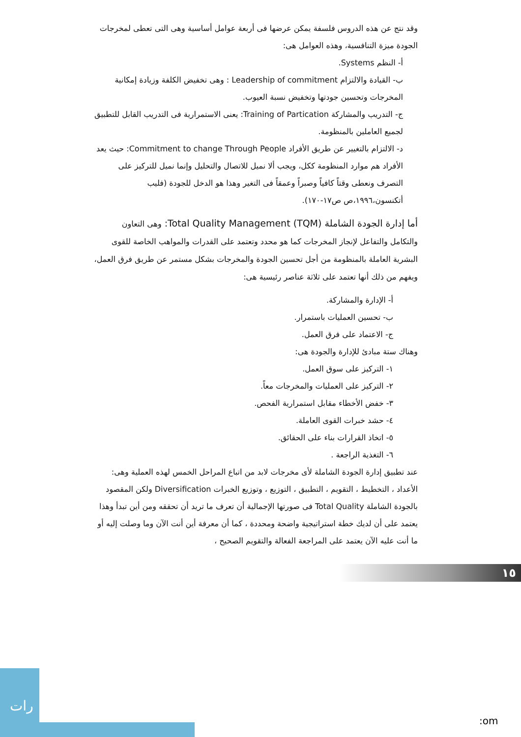وقد نتج عن هذه الدروس فلسفة يمكن عرضها فى أربعة عوامل أساسية وهى التى تعطى لمخرجات الجودة ميزة التنافسية، وهذه العوامل هى:
أ- النظم Systems.
ب- القيادة والالتزام Leadership of commitment : وهى تخفيض الكلفة وزيادة إمكانية المخرجات وتحسين جودتها وتخفيض نسبة العيوب.
ج- التدريب والمشاركة Training of Partication: يعنى الاستمرارية فى التدريب القابل للتطبيق لجميع العاملين بالمنظومة.
د- الالتزام بالتغيير عن طريق الأفراد Commitment to change Through People: حيث يعد الأفراد هم موارد المنظومة ككل، ويجب ألا نميل للاتصال والتحليل وإنما نميل للتركيز على التصرف ونعطى وقتاً كافياً وصبراً وعمقاً فى التغير وهذا هو الدخل للجودة (فليب أتكنسون،١٩٩٦،ص ص١٧-١٧٠).
أما إدارة الجودة الشاملة Total Quality Management (TQM): وهى التعاون والتكامل والتفاعل لإنجاز المخرجات كما هو محدد وتعتمد على القدرات والمواهب الخاصة للقوى البشرية العاملة بالمنظومة من أجل تحسين الجودة والمخرجات بشكل مستمر عن طريق فرق العمل، ويفهم من ذلك أنها تعتمد على ثلاثة عناصر رئيسية هى:
أ- الإدارة والمشاركة.
ب- تحسين العمليات باستمرار.
ج- الاعتماد على فرق العمل.
وهناك ستة مبادئ للإدارة والجودة هى:
١- التركيز على سوق العمل.
٢- التركيز على العمليات والمخرجات معاً.
٣- خفض الأخطاء مقابل استمرارية الفحص.
٤- حشد خبرات القوى العاملة.
٥- اتخاذ القرارات بناء على الحقائق.
٦- التغذية الراجعة .
عند تطبيق إدارة الجودة الشاملة لأى مخرجات لابد من اتباع المراحل الخمس لهذه العملية وهى: الأعداد ، التخطيط ، التقويم ، التطبيق ، التوزيع ، وتوزيع الخبرات Diversification ولكن المقصود بالجودة الشاملة Total Quality فى صورتها الإجمالية أن تعرف ما تريد أن تحققه ومن أين تبدأ وهذا يعتمد على أن لديك خطة استراتيجية واضحة ومحددة ، كما أن معرفة أين أنت الآن وما وصلت إليه أو ما أنت عليه الآن يعتمد على المراجعة الفعالة والتقويم الصحيح ،
١٥
رات
:om